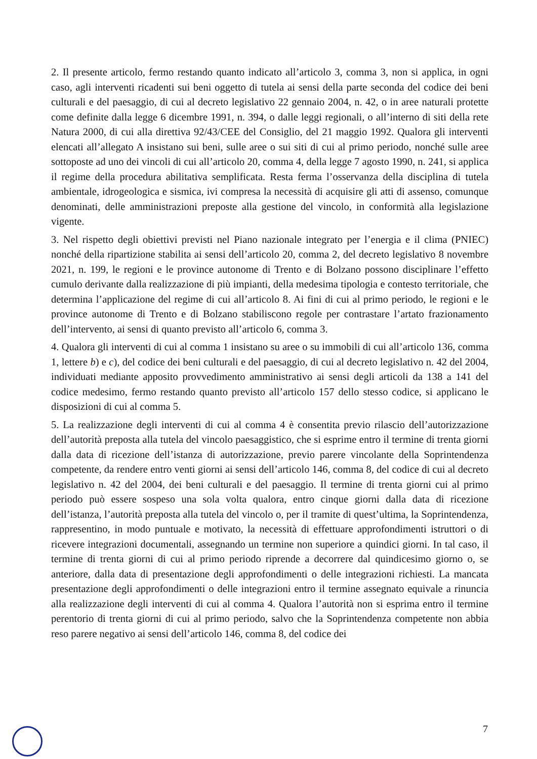2. Il presente articolo, fermo restando quanto indicato all’articolo 3, comma 3, non si applica, in ogni caso, agli interventi ricadenti sui beni oggetto di tutela ai sensi della parte seconda del codice dei beni culturali e del paesaggio, di cui al decreto legislativo 22 gennaio 2004, n. 42, o in aree naturali protette come definite dalla legge 6 dicembre 1991, n. 394, o dalle leggi regionali, o all’interno di siti della rete Natura 2000, di cui alla direttiva 92/43/CEE del Consiglio, del 21 maggio 1992. Qualora gli interventi elencati all’allegato A insistano sui beni, sulle aree o sui siti di cui al primo periodo, nonché sulle aree sottoposte ad uno dei vincoli di cui all’articolo 20, comma 4, della legge 7 agosto 1990, n. 241, si applica il regime della procedura abilitativa semplificata. Resta ferma l’osservanza della disciplina di tutela ambientale, idrogeologica e sismica, ivi compresa la necessità di acquisire gli atti di assenso, comunque denominati, delle amministrazioni preposte alla gestione del vincolo, in conformità alla legislazione vigente.
3. Nel rispetto degli obiettivi previsti nel Piano nazionale integrato per l’energia e il clima (PNIEC) nonché della ripartizione stabilita ai sensi dell’articolo 20, comma 2, del decreto legislativo 8 novembre 2021, n. 199, le regioni e le province autonome di Trento e di Bolzano possono disciplinare l’effetto cumulo derivante dalla realizzazione di più impianti, della medesima tipologia e contesto territoriale, che determina l’applicazione del regime di cui all’articolo 8. Ai fini di cui al primo periodo, le regioni e le province autonome di Trento e di Bolzano stabiliscono regole per contrastare l’artato frazionamento dell’intervento, ai sensi di quanto previsto all’articolo 6, comma 3.
4. Qualora gli interventi di cui al comma 1 insistano su aree o su immobili di cui all’articolo 136, comma 1, lettere b) e c), del codice dei beni culturali e del paesaggio, di cui al decreto legislativo n. 42 del 2004, individuati mediante apposito provvedimento amministrativo ai sensi degli articoli da 138 a 141 del codice medesimo, fermo restando quanto previsto all’articolo 157 dello stesso codice, si applicano le disposizioni di cui al comma 5.
5. La realizzazione degli interventi di cui al comma 4 è consentita previo rilascio dell’autorizzazione dell’autorità preposta alla tutela del vincolo paesaggistico, che si esprime entro il termine di trenta giorni dalla data di ricezione dell’istanza di autorizzazione, previo parere vincolante della Soprintendenza competente, da rendere entro venti giorni ai sensi dell’articolo 146, comma 8, del codice di cui al decreto legislativo n. 42 del 2004, dei beni culturali e del paesaggio. Il termine di trenta giorni cui al primo periodo può essere sospeso una sola volta qualora, entro cinque giorni dalla data di ricezione dell’istanza, l’autorità preposta alla tutela del vincolo o, per il tramite di quest’ultima, la Soprintendenza, rappresentino, in modo puntuale e motivato, la necessità di effettuare approfondimenti istruttori o di ricevere integrazioni documentali, assegnando un termine non superiore a quindici giorni. In tal caso, il termine di trenta giorni di cui al primo periodo riprende a decorrere dal quindicesimo giorno o, se anteriore, dalla data di presentazione degli approfondimenti o delle integrazioni richiesti. La mancata presentazione degli approfondimenti o delle integrazioni entro il termine assegnato equivale a rinuncia alla realizzazione degli interventi di cui al comma 4. Qualora l’autorità non si esprima entro il termine perentorio di trenta giorni di cui al primo periodo, salvo che la Soprintendenza competente non abbia reso parere negativo ai sensi dell’articolo 146, comma 8, del codice dei
7